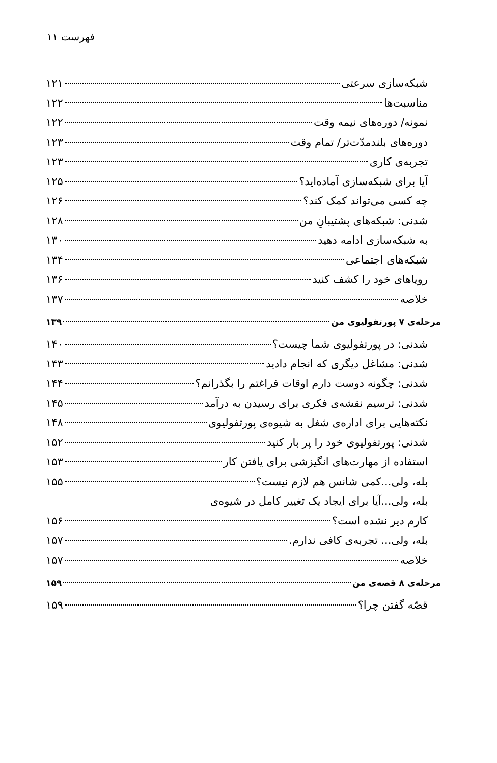فهرست ۱۱
شبکه‌سازی سرعتی ۱۲۱
مناسبت‌ها ۱۲۲
نمونه/ دوره‌های نیمه وقت ۱۲۲
دوره‌های بلندمدّت‌تر/ تمام وقت ۱۲۳
تجربه‌ی کاری ۱۲۳
آیا برای شبکه‌سازی آماده‌اید؟ ۱۲۵
چه کسی می‌تواند کمک کند؟ ۱۲۶
شدنی: شبکه‌های پشتیبانِ من ۱۲۸
به شبکه‌سازی ادامه دهید ۱۳۰
شبکه‌های اجتماعی ۱۳۴
رویاهای خود را کشف کنید ۱۳۶
خلاصه ۱۳۷
مرحله‌ی ۷ پورتفولیوی من ۱۳۹
شدنی: در پورتفولیوی شما چیست؟ ۱۴۰
شدنی: مشاغل دیگری که انجام دادید ۱۴۳
شدنی: چگونه دوست دارم اوقات فراغتم را بگذرانم؟ ۱۴۴
شدنی: ترسیم نقشه‌ی فکری برای رسیدن به درآمد ۱۴۵
نکته‌هایی برای اداره‌ی شغل به شیوه‌ی پورتفولیوی ۱۴۸
شدنی: پورتفولیوی خود را پر بار کنید ۱۵۲
استفاده از مهارت‌های انگیزشی برای یافتن کار ۱۵۳
بله، ولی...کمی شانس هم لازم نیست؟ ۱۵۵
بله، ولی...آیا برای ایجاد یک تغییر کامل در شیوه‌ی
کارم دیر نشده است؟ ۱۵۶
بله، ولی... تجربه‌ی کافی ندارم. ۱۵۷
خلاصه ۱۵۷
مرحله‌ی ۸ قصه‌ی من ۱۵۹
قصّه گفتن چرا؟ ۱۵۹